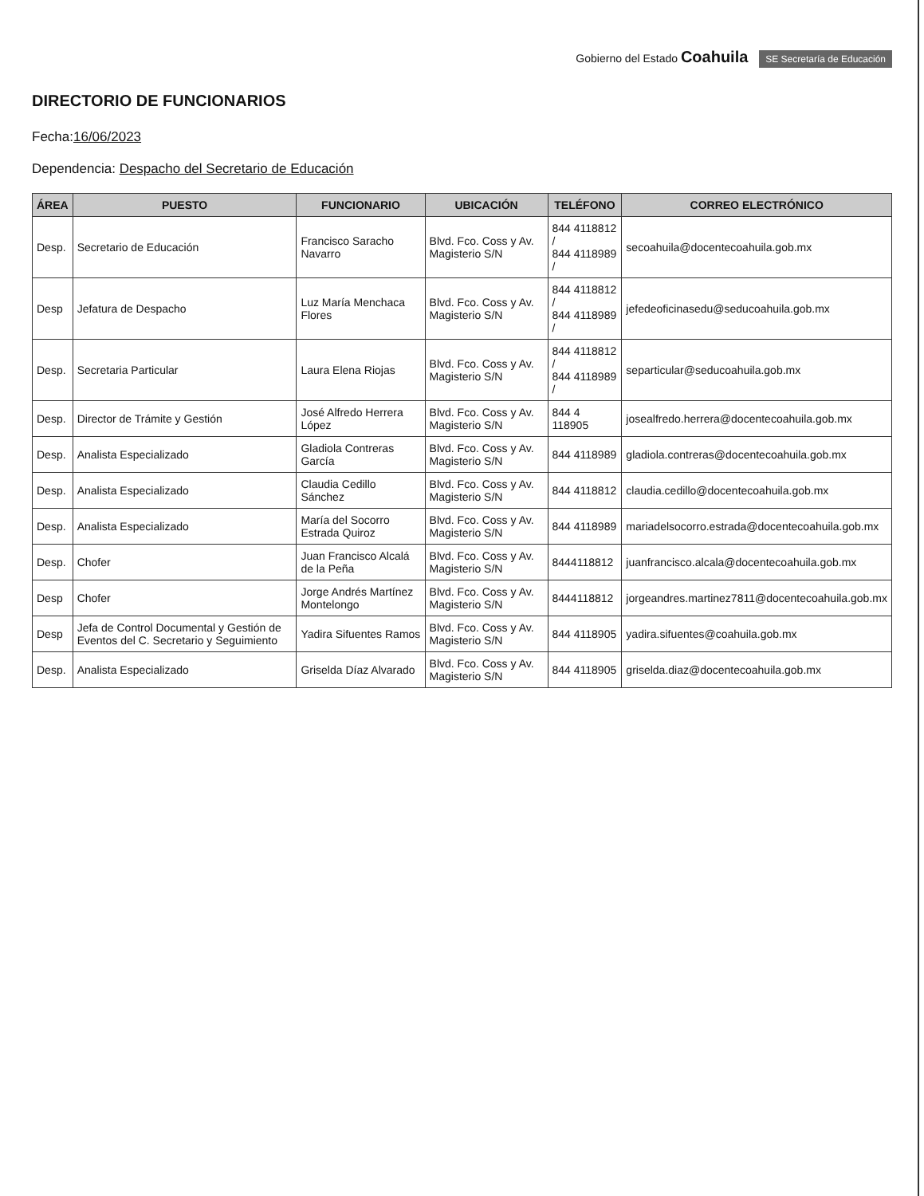Gobierno del Estado Coahuila SE Secretaría de Educación
DIRECTORIO DE FUNCIONARIOS
Fecha:16/06/2023
Dependencia: Despacho del Secretario de Educación
| ÁREA | PUESTO | FUNCIONARIO | UBICACIÓN | TELÉFONO | CORREO ELECTRÓNICO |
| --- | --- | --- | --- | --- | --- |
| Desp. | Secretario de Educación | Francisco Saracho Navarro | Blvd. Fco. Coss y Av. Magisterio S/N | 844 4118812 / 844 4118989 / | secoahuila@docentecoahuila.gob.mx |
| Desp | Jefatura de Despacho | Luz María Menchaca Flores | Blvd. Fco. Coss y Av. Magisterio S/N | 844 4118812 / 844 4118989 / | jefedeoficinasedu@seducoahuila.gob.mx |
| Desp. | Secretaria Particular | Laura Elena Riojas | Blvd. Fco. Coss y Av. Magisterio S/N | 844 4118812 / 844 4118989 / | separticular@seducoahuila.gob.mx |
| Desp. | Director de Trámite y Gestión | José Alfredo Herrera López | Blvd. Fco. Coss y Av. Magisterio S/N | 844 4 118905 | josealfredo.herrera@docentecoahuila.gob.mx |
| Desp. | Analista Especializado | Gladiola Contreras García | Blvd. Fco. Coss y Av. Magisterio S/N | 844 4118989 | gladiola.contreras@docentecoahuila.gob.mx |
| Desp. | Analista Especializado | Claudia Cedillo Sánchez | Blvd. Fco. Coss y Av. Magisterio S/N | 844 4118812 | claudia.cedillo@docentecoahuila.gob.mx |
| Desp. | Analista Especializado | María del Socorro Estrada Quiroz | Blvd. Fco. Coss y Av. Magisterio S/N | 844 4118989 | mariadelsocorro.estrada@docentecoahuila.gob.mx |
| Desp. | Chofer | Juan Francisco Alcalá de la Peña | Blvd. Fco. Coss y Av. Magisterio S/N | 8444118812 | juanfrancisco.alcala@docentecoahuila.gob.mx |
| Desp | Chofer | Jorge Andrés Martínez Montelongo | Blvd. Fco. Coss y Av. Magisterio S/N | 8444118812 | jorgeandres.martinez7811@docentecoahuila.gob.mx |
| Desp | Jefa de Control Documental y Gestión de Eventos del C. Secretario y Seguimiento | Yadira Sifuentes Ramos | Blvd. Fco. Coss y Av. Magisterio S/N | 844 4118905 | yadira.sifuentes@coahuila.gob.mx |
| Desp. | Analista Especializado | Griselda Díaz Alvarado | Blvd. Fco. Coss y Av. Magisterio S/N | 844 4118905 | griselda.diaz@docentecoahuila.gob.mx |